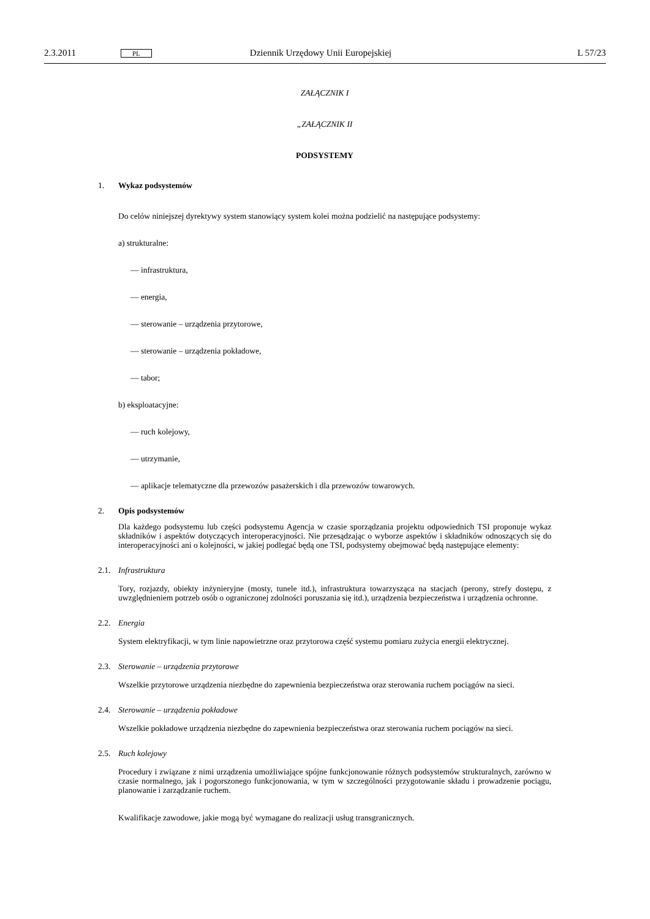2.3.2011 PL Dziennik Urzędowy Unii Europejskiej L 57/23
ZAŁĄCZNIK I
„ZAŁĄCZNIK II
PODSYSTEMY
1. Wykaz podsystemów
Do celów niniejszej dyrektywy system stanowiący system kolei można podzielić na następujące podsystemy:
a) strukturalne:
— infrastruktura,
— energia,
— sterowanie – urządzenia przytorowe,
— sterowanie – urządzenia pokładowe,
— tabor;
b) eksploatacyjne:
— ruch kolejowy,
— utrzymanie,
— aplikacje telematyczne dla przewozów pasażerskich i dla przewozów towarowych.
2. Opis podsystemów
Dla każdego podsystemu lub części podsystemu Agencja w czasie sporządzania projektu odpowiednich TSI proponuje wykaz składników i aspektów dotyczących interoperacyjności. Nie przesądzając o wyborze aspektów i składników odnoszących się do interoperacyjności ani o kolejności, w jakiej podlegać będą one TSI, podsystemy obejmować będą następujące elementy:
2.1. Infrastruktura
Tory, rozjazdy, obiekty inżynieryjne (mosty, tunele itd.), infrastruktura towarzysząca na stacjach (perony, strefy dostępu, z uwzględnieniem potrzeb osób o ograniczonej zdolności poruszania się itd.), urządzenia bezpieczeństwa i urządzenia ochronne.
2.2. Energia
System elektryfikacji, w tym linie napowietrzne oraz przytorowa część systemu pomiaru zużycia energii elektrycznej.
2.3. Sterowanie – urządzenia przytorowe
Wszelkie przytorowe urządzenia niezbędne do zapewnienia bezpieczeństwa oraz sterowania ruchem pociągów na sieci.
2.4. Sterowanie – urządzenia pokładowe
Wszelkie pokładowe urządzenia niezbędne do zapewnienia bezpieczeństwa oraz sterowania ruchem pociągów na sieci.
2.5. Ruch kolejowy
Procedury i związane z nimi urządzenia umożliwiające spójne funkcjonowanie różnych podsystemów strukturalnych, zarówno w czasie normalnego, jak i pogorszonego funkcjonowania, w tym w szczególności przygotowanie składu i prowadzenie pociągu, planowanie i zarządzanie ruchem.
Kwalifikacje zawodowe, jakie mogą być wymagane do realizacji usług transgranicznych.